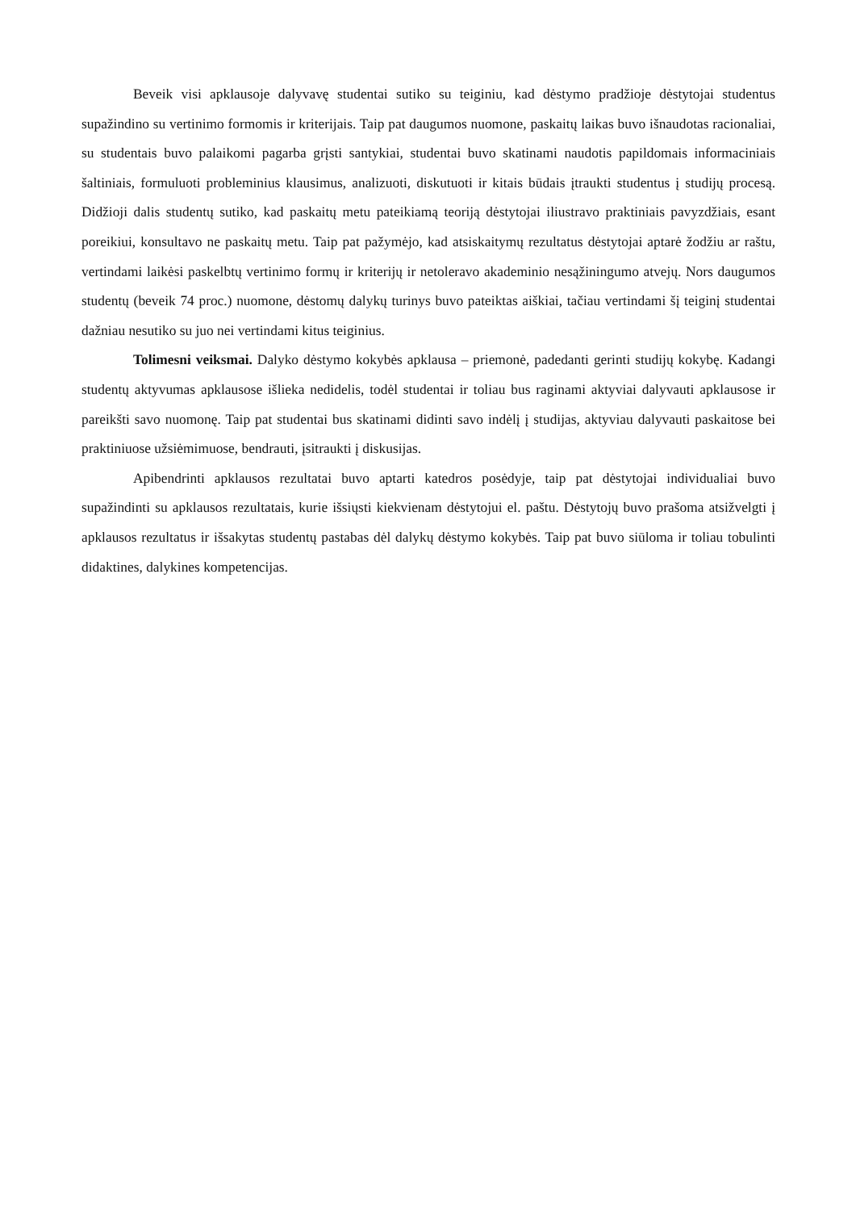Beveik visi apklausoje dalyvavę studentai sutiko su teiginiu, kad dėstymo pradžioje dėstytojai studentus supažindino su vertinimo formomis ir kriterijais. Taip pat daugumos nuomone, paskaitų laikas buvo išnaudotas racionaliai, su studentais buvo palaikomi pagarba grįsti santykiai, studentai buvo skatinami naudotis papildomais informaciniais šaltiniais, formuluoti probleminius klausimus, analizuoti, diskutuoti ir kitais būdais įtraukti studentus į studijų procesą. Didžioji dalis studentų sutiko, kad paskaitų metu pateikiamą teoriją dėstytojai iliustravo praktiniais pavyzdžiais, esant poreikiui, konsultavo ne paskaitų metu. Taip pat pažymėjo, kad atsiskaitymų rezultatus dėstytojai aptarė žodžiu ar raštu, vertindami laikėsi paskelbtų vertinimo formų ir kriterijų ir netoleravo akademinio nesąžiningumo atvejų. Nors daugumos studentų (beveik 74 proc.) nuomone, dėstomų dalykų turinys buvo pateiktas aiškiai, tačiau vertindami šį teiginį studentai dažniau nesutiko su juo nei vertindami kitus teiginius.
Tolimesni veiksmai. Dalyko dėstymo kokybės apklausa – priemonė, padedanti gerinti studijų kokybę. Kadangi studentų aktyvumas apklausose išlieka nedidelis, todėl studentai ir toliau bus raginami aktyviai dalyvauti apklausose ir pareikšti savo nuomonę. Taip pat studentai bus skatinami didinti savo indėlį į studijas, aktyviau dalyvauti paskaitose bei praktiniuose užsiėmimuose, bendrauti, įsitraukti į diskusijas.
Apibendrinti apklausos rezultatai buvo aptarti katedros posėdyje, taip pat dėstytojai individualiai buvo supažindinti su apklausos rezultatais, kurie išsiųsti kiekvienam dėstytojui el. paštu. Dėstytojų buvo prašoma atsižvelgti į apklausos rezultatus ir išsakytas studentų pastabas dėl dalykų dėstymo kokybės. Taip pat buvo siūloma ir toliau tobulinti didaktines, dalykines kompetencijas.